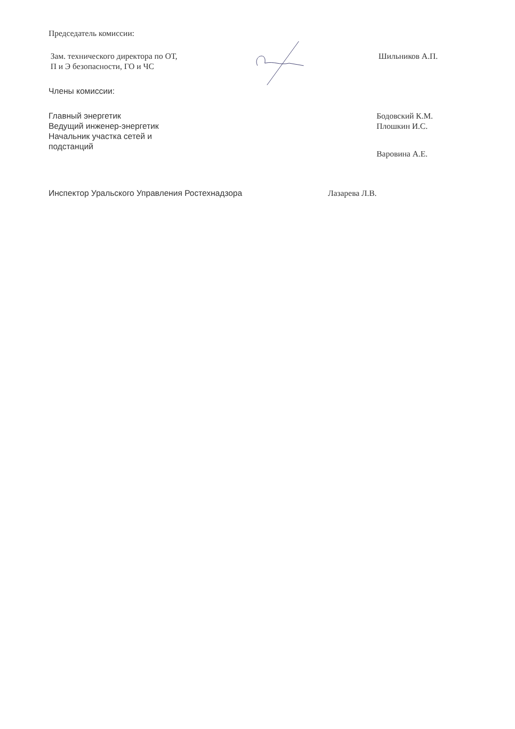Председатель комиссии:
Зам. технического директора по ОТ,
П и Э безопасности, ГО и ЧС
Шильников А.П.
Члены комиссии:
Главный энергетик
Ведущий инженер-энергетик
Начальник участка сетей и
подстанций
Бодовский К.М.
Плошкин И.С.
Варовина А.Е.
Инспектор Уральского Управления Ростехнадзора Лазарева Л.В.